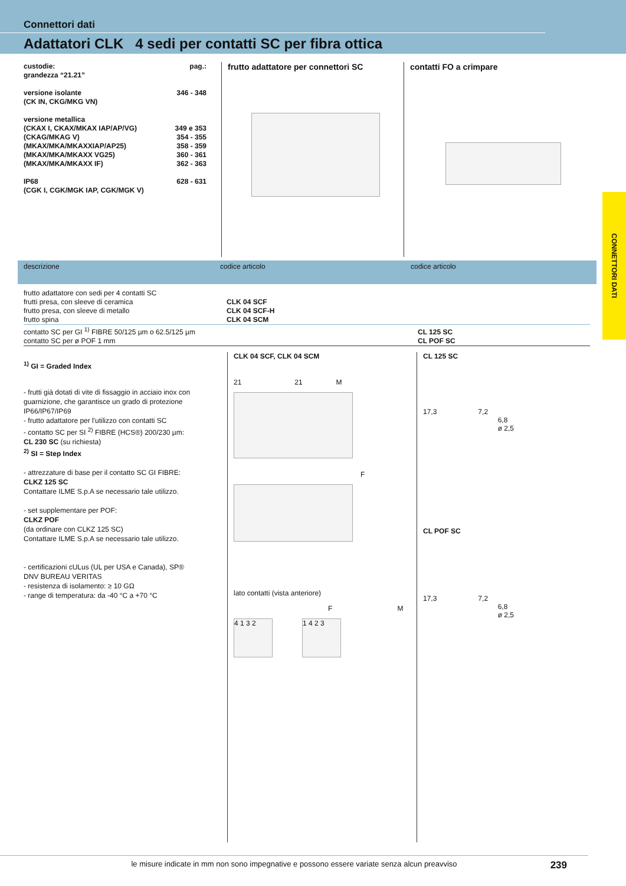Connettori dati
Adattatori CLK 4 sedi per contatti SC per fibra ottica
CONNETTORI DATI
custodie:
grandezza “21.21” pag.:
versione isolante
(CK IN, CKG/MKG VN) 346 - 348
versione metallica
(CKAX I, CKAX/MKAX IAP/AP/VG) 349 e 353
(CKAG/MKAG V) 354 - 355
(MKAX/MKA/MKAXXIAP/AP25) 358 - 359
(MKAX/MKA/MKAXX VG25) 360 - 361
(MKAX/MKA/MKAXX IF) 362 - 363
IP68
(CGK I, CGK/MGK IAP, CGK/MGK V) 628 - 631
frutto adattatore per connettori SC contatti FO a crimpare
descrizione codice articolo codice articolo
| frutto adattatore con sedi per 4 contatti SC | | |
| frutti presa, con sleeve di ceramica | CLK 04 SCF | |
| frutto presa, con sleeve di metallo | CLK 04 SCF-H | |
| frutto spina | CLK 04 SCM | |
| contatto SC per GI <sup>1)</sup> FIBRE 50/125 µm o 62.5/125 µm | | CL 125 SC |
| contatto SC per ø POF 1 mm | | CL POF SC |
<sup>1)</sup> GI = Graded Index
- frutti già dotati di vite di fissaggio in acciaio inox con guarnizione, che garantisce un grado di protezione IP66/IP67/IP69
- frutto adattatore per l'utilizzo con contatti SC
- contatto SC per SI <sup>2)</sup> FIBRE (HCS®) 200/230 µm:
CL 230 SC (su richiesta)
<sup>2)</sup> SI = Step Index
- attrezzature di base per il contatto SC GI FIBRE:
CLKZ 125 SC
Contattare ILME S.p.A se necessario tale utilizzo.
- set supplementare per POF:
CLKZ POF
(da ordinare con CLKZ 125 SC)
Contattare ILME S.p.A se necessario tale utilizzo.
- certificazioni cULus (UL per USA e Canada), SP®
DNV BUREAU VERITAS
- resistenza di isolamento: ≥ 10 GΩ
- range di temperatura: da -40 °C a +70 °C
CLK 04 SCF, CLK 04 SCM
21 21 M
F
lato contatti (vista anteriore)
F M
4 1 3 2 1 4 2 3
CL 125 SC
17,3 7,2
6,8
ø 2,5
CL POF SC
17,3 7,2
6,8
ø 2,5
le misure indicate in mm non sono impegnative e possono essere variate senza alcun preavviso
239